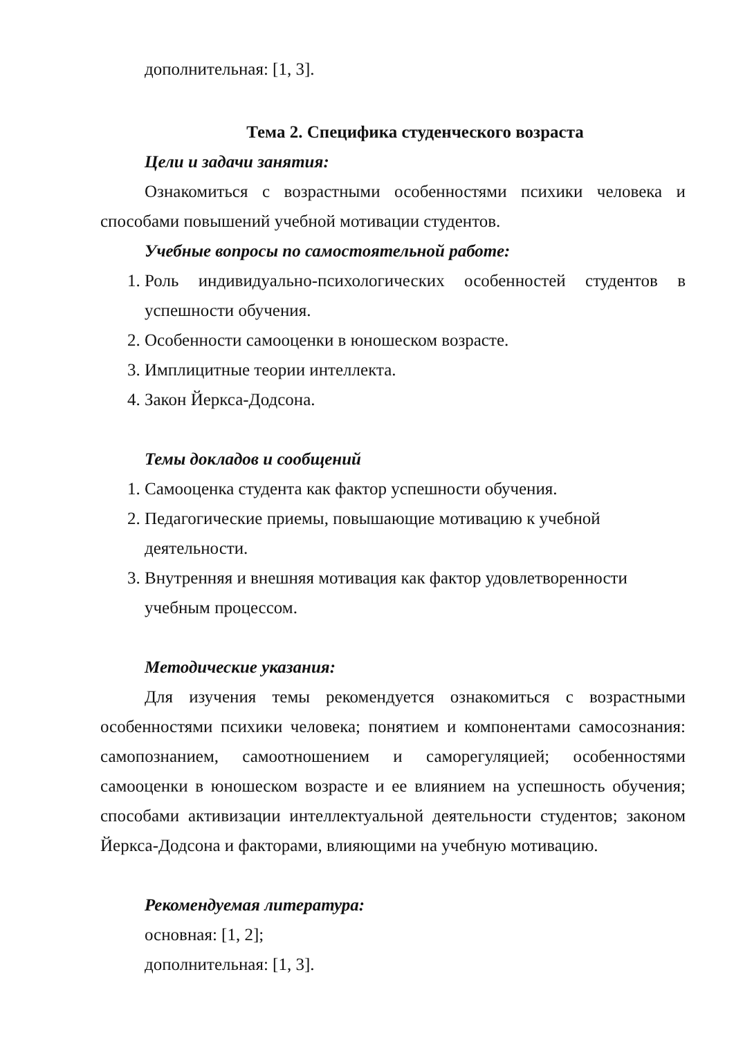дополнительная: [1, 3].
Тема 2. Специфика студенческого возраста
Цели и задачи занятия:
Ознакомиться с возрастными особенностями психики человека и способами повышений учебной мотивации студентов.
Учебные вопросы по самостоятельной работе:
1. Роль индивидуально-психологических особенностей студентов в успешности обучения.
2. Особенности самооценки в юношеском возрасте.
3. Имплицитные теории интеллекта.
4. Закон Йеркса-Додсона.
Темы докладов и сообщений
1. Самооценка студента как фактор успешности обучения.
2. Педагогические приемы, повышающие мотивацию к учебной
деятельности.
3. Внутренняя и внешняя мотивация как фактор удовлетворенности
учебным процессом.
Методические указания:
Для изучения темы рекомендуется ознакомиться с возрастными особенностями психики человека; понятием и компонентами самосознания: самопознанием, самоотношением и саморегуляцией; особенностями самооценки в юношеском возрасте и ее влиянием на успешность обучения; способами активизации интеллектуальной деятельности студентов; законом Йеркса-Додсона и факторами, влияющими на учебную мотивацию.
Рекомендуемая литература:
основная: [1, 2];
дополнительная: [1, 3].